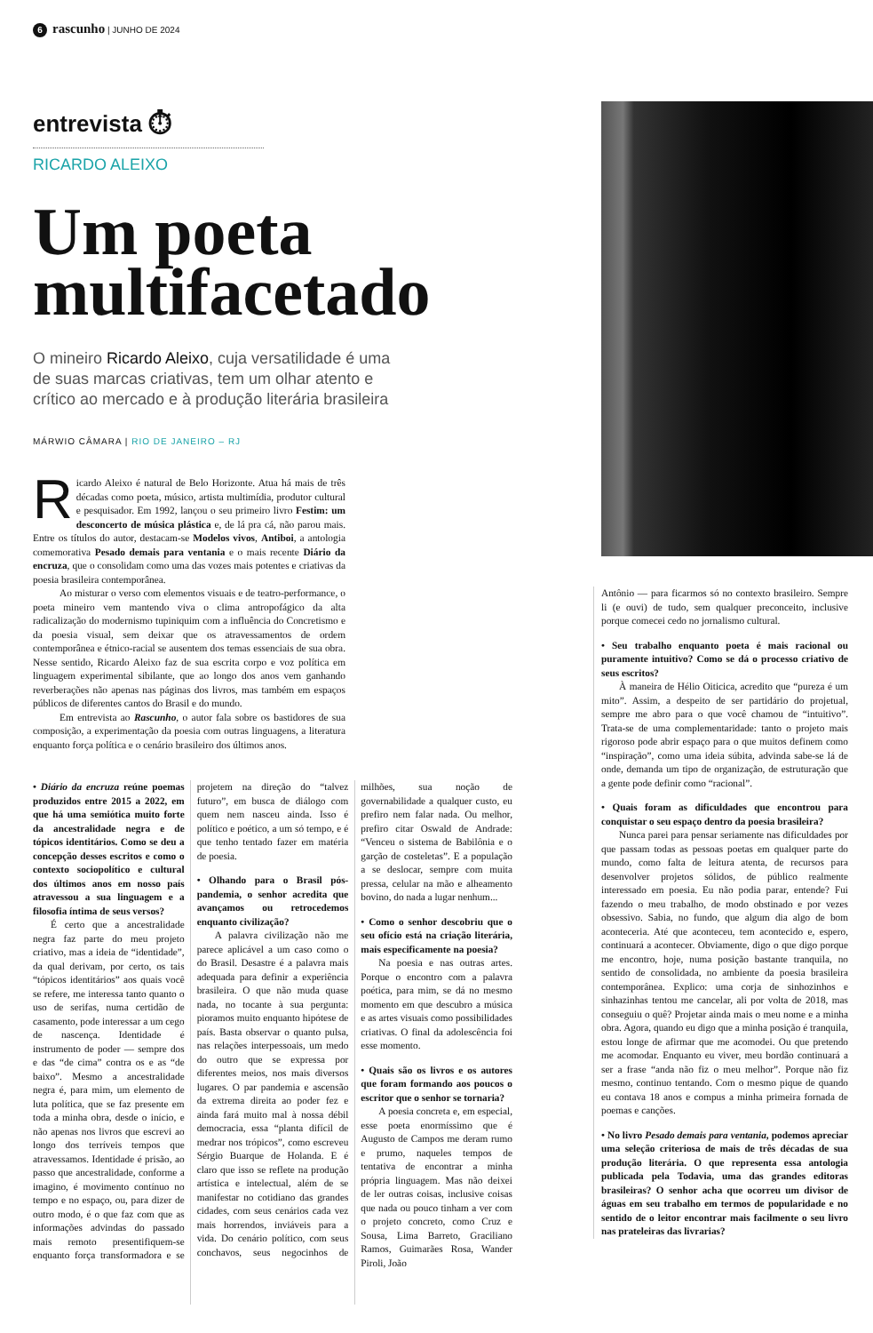6 rascunho | JUNHO DE 2024
entrevista ⏱
RICARDO ALEIXO
Um poeta multifacetado
O mineiro Ricardo Aleixo, cuja versatilidade é uma de suas marcas criativas, tem um olhar atento e crítico ao mercado e à produção literária brasileira
MÁRWIO CÂMARA | RIO DE JANEIRO – RJ
Ricardo Aleixo é natural de Belo Horizonte. Atua há mais de três décadas como poeta, músico, artista multimídia, produtor cultural e pesquisador. Em 1992, lançou o seu primeiro livro Festim: um desconcerto de música plástica e, de lá pra cá, não parou mais. Entre os títulos do autor, destacam-se Modelos vivos, Antiboi, a antologia comemorativa Pesado demais para ventania e o mais recente Diário da encruza, que o consolidam como uma das vozes mais potentes e criativas da poesia brasileira contemporânea.
Ao misturar o verso com elementos visuais e de teatro-performance, o poeta mineiro vem mantendo viva o clima antropofágico da alta radicalização do modernismo tupiniquim com a influência do Concretismo e da poesia visual, sem deixar que os atravessamentos de ordem contemporânea e étnico-racial se ausentem dos temas essenciais de sua obra. Nesse sentido, Ricardo Aleixo faz de sua escrita corpo e voz política em linguagem experimental sibilante, que ao longo dos anos vem ganhando reverberações não apenas nas páginas dos livros, mas também em espaços públicos de diferentes cantos do Brasil e do mundo.
Em entrevista ao Rascunho, o autor fala sobre os bastidores de sua composição, a experimentação da poesia com outras linguagens, a literatura enquanto força política e o cenário brasileiro dos últimos anos.
• Diário da encruza reúne poemas produzidos entre 2015 a 2022, em que há uma semiótica muito forte da ancestralidade negra e de tópicos identitários. Como se deu a concepção desses escritos e como o contexto sociopolítico e cultural dos últimos anos em nosso país atravessou a sua linguagem e a filosofia íntima de seus versos?
É certo que a ancestralidade negra faz parte do meu projeto criativo, mas a ideia de “identidade”, da qual derivam, por certo, os tais “tópicos identitários” aos quais você se refere, me interessa tanto quanto o uso de serifas, numa certidão de casamento, pode interessar a um cego de nascença. Identidade é instrumento de poder — sempre dos e das “de cima” contra os e as “de baixo”. Mesmo a ancestralidade negra é, para mim, um elemento de luta política, que se faz presente em toda a minha obra, desde o início, e não apenas nos livros que escrevi ao longo dos terríveis tempos que atravessamos. Identidade é prisão, ao passo que ancestralidade, conforme a imagino, é movimento contínuo no tempo e no espaço, ou, para dizer de outro modo, é o que faz com que as informações advindas do passado mais remoto presentifiquem-se enquanto força transformadora e se projetem na direção do “talvez futuro”, em busca de diálogo com quem nem nasceu ainda. Isso é político e poético, a um só tempo, e é que tenho tentado fazer em matéria de poesia.
• Olhando para o Brasil pós-pandemia, o senhor acredita que avançamos ou retrocedemos enquanto civilização?
A palavra civilização não me parece aplicável a um caso como o do Brasil. Desastre é a palavra mais adequada para definir a experiência brasileira. O que não muda quase nada, no tocante à sua pergunta: pioramos muito enquanto hipótese de país. Basta observar o quanto pulsa, nas relações interpessoais, um medo do outro que se expressa por diferentes meios, nos mais diversos lugares. O par pandemia e ascensão da extrema direita ao poder fez e ainda fará muito mal à nossa débil democracia, essa “planta difícil de medrar nos trópicos”, como escreveu Sérgio Buarque de Holanda. E é claro que isso se reflete na produção artística e intelectual, além de se manifestar no cotidiano das grandes cidades, com seus cenários cada vez mais horrendos, inviáveis para a vida. Do cenário político, com seus conchavos, seus negocinhos de milhões, sua noção de governabilidade a qualquer custo, eu prefiro nem falar nada. Ou melhor, prefiro citar Oswald de Andrade: “Venceu o sistema de Babilônia e o garção de costeletas”. E a população a se deslocar, sempre com muita pressa, celular na mão e alheamento bovino, do nada a lugar nenhum...
• Como o senhor descobriu que o seu ofício está na criação literária, mais especificamente na poesia?
Na poesia e nas outras artes. Porque o encontro com a palavra poética, para mim, se dá no mesmo momento em que descubro a música e as artes visuais como possibilidades criativas. O final da adolescência foi esse momento.
• Quais são os livros e os autores que foram formando aos poucos o escritor que o senhor se tornaria?
A poesia concreta e, em especial, esse poeta enormíssimo que é Augusto de Campos me deram rumo e prumo, naqueles tempos de tentativa de encontrar a minha própria linguagem. Mas não deixei de ler outras coisas, inclusive coisas que nada ou pouco tinham a ver com o projeto concreto, como Cruz e Sousa, Lima Barreto, Graciliano Ramos, Guimarães Rosa, Wander Piroli, João
Antônio — para ficarmos só no contexto brasileiro. Sempre li (e ouvi) de tudo, sem qualquer preconceito, inclusive porque comecei cedo no jornalismo cultural.
• Seu trabalho enquanto poeta é mais racional ou puramente intuitivo? Como se dá o processo criativo de seus escritos?
À maneira de Hélio Oiticica, acredito que “pureza é um mito”. Assim, a despeito de ser partidário do projetual, sempre me abro para o que você chamou de “intuitivo”. Trata-se de uma complementaridade: tanto o projeto mais rigoroso pode abrir espaço para o que muitos definem como “inspiração”, como uma ideia súbita, advinda sabe-se lá de onde, demanda um tipo de organização, de estruturação que a gente pode definir como “racional”.
• Quais foram as dificuldades que encontrou para conquistar o seu espaço dentro da poesia brasileira?
Nunca parei para pensar seriamente nas dificuldades por que passam todas as pessoas poetas em qualquer parte do mundo, como falta de leitura atenta, de recursos para desenvolver projetos sólidos, de público realmente interessado em poesia. Eu não podia parar, entende? Fui fazendo o meu trabalho, de modo obstinado e por vezes obsessivo. Sabia, no fundo, que algum dia algo de bom aconteceria. Até que aconteceu, tem acontecido e, espero, continuará a acontecer. Obviamente, digo o que digo porque me encontro, hoje, numa posição bastante tranquila, no sentido de consolidada, no ambiente da poesia brasileira contemporânea. Explico: uma corja de sinhozinhos e sinhazinhas tentou me cancelar, ali por volta de 2018, mas conseguiu o quê? Projetar ainda mais o meu nome e a minha obra. Agora, quando eu digo que a minha posição é tranquila, estou longe de afirmar que me acomodei. Ou que pretendo me acomodar. Enquanto eu viver, meu bordão continuará a ser a frase “anda não fiz o meu melhor”. Porque não fiz mesmo, continuo tentando. Com o mesmo pique de quando eu contava 18 anos e compus a minha primeira fornada de poemas e canções.
• No livro Pesado demais para ventania, podemos apreciar uma seleção criteriosa de mais de três décadas de sua produção literária. O que representa essa antologia publicada pela Todavia, uma das grandes editoras brasileiras? O senhor acha que ocorreu um divisor de águas em seu trabalho em termos de popularidade e no sentido de o leitor encontrar mais facilmente o seu livro nas prateleiras das livrarias?